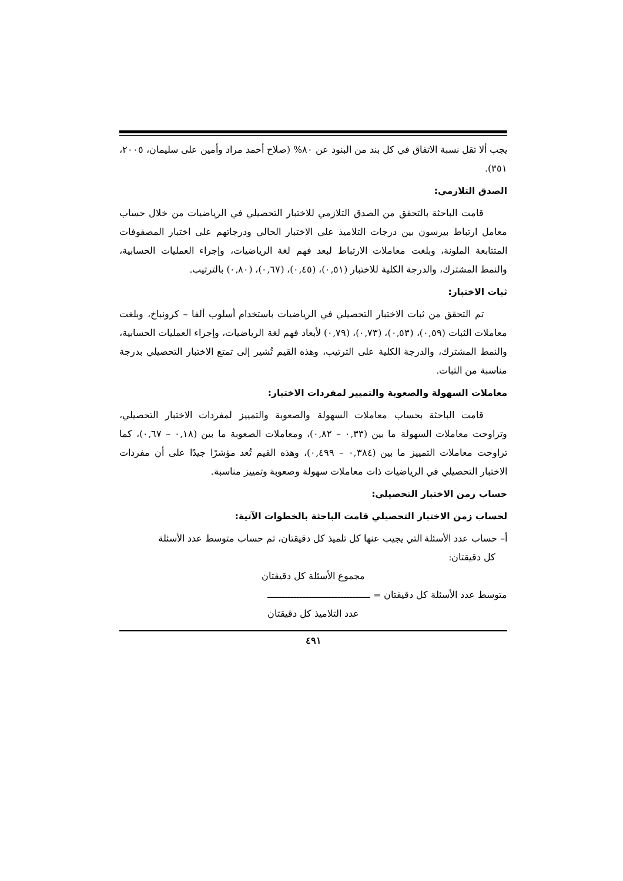يجب ألا تقل نسبة الاتفاق في كل بند من البنود عن ٨٠% (صلاح أحمد مراد وأمين على سليمان، ٢٠٠٥، ٣٥١).
الصدق التلازمي:
قامت الباحثة بالتحقق من الصدق التلازمي للاختبار التحصيلي في الرياضيات من خلال حساب معامل ارتباط بيرسون بين درجات التلاميذ على الاختبار الحالي ودرجاتهم على اختبار المصفوفات المتتابعة الملونة، وبلغت معاملات الارتباط لبعد فهم لغة الرياضيات، وإجراء العمليات الحسابية، والنمط المشترك، والدرجة الكلية للاختبار (٠,٥١)، (٠,٤٥)، (٠,٦٧)، (٠,٨٠) بالترتيب.
ثبات الاختبار:
تم التحقق من ثبات الاختبار التحصيلي في الرياضيات باستخدام أسلوب ألفا – كرونباخ، وبلغت معاملات الثبات (٠,٥٩)، (٠,٥٣)، (٠,٧٣)، (٠,٧٩) لأبعاد فهم لغة الرياضيات، وإجراء العمليات الحسابية، والنمط المشترك، والدرجة الكلية على الترتيب، وهذه القيم تُشير إلى تمتع الاختبار التحصيلي بدرجة مناسبة من الثبات.
معاملات السهولة والصعوبة والتمييز لمفردات الاختبار:
قامت الباحثة بحساب معاملات السهولة والصعوبة والتمييز لمفردات الاختبار التحصيلي، وتراوحت معاملات السهولة ما بين (٠,٣٣ – ٠,٨٢)، ومعاملات الصعوبة ما بين (٠,١٨ – ٠,٦٧)، كما تراوحت معاملات التمييز ما بين (٠,٣٨٤ – ٠,٤٩٩)، وهذه القيم تُعد مؤشرًا جيدًا على أن مفردات الاختبار التحصيلي في الرياضيات ذات معاملات سهولة وصعوبة وتمييز مناسبة.
حساب زمن الاختبار التحصيلي:
لحساب زمن الاختبار التحصيلي قامت الباحثة بالخطوات الآتية:
أ– حساب عدد الأسئلة التي يجيب عنها كل تلميذ كل دقيقتان، ثم حساب متوسط عدد الأسئلة
كل دقيقتان:
مجموع الأسئلة كل دقيقتان
متوسط عدد الأسئلة كل دقيقتان = ـــــــــــــــــــــــــــــــــــ
عدد التلاميذ كل دقيقتان
٤٩١